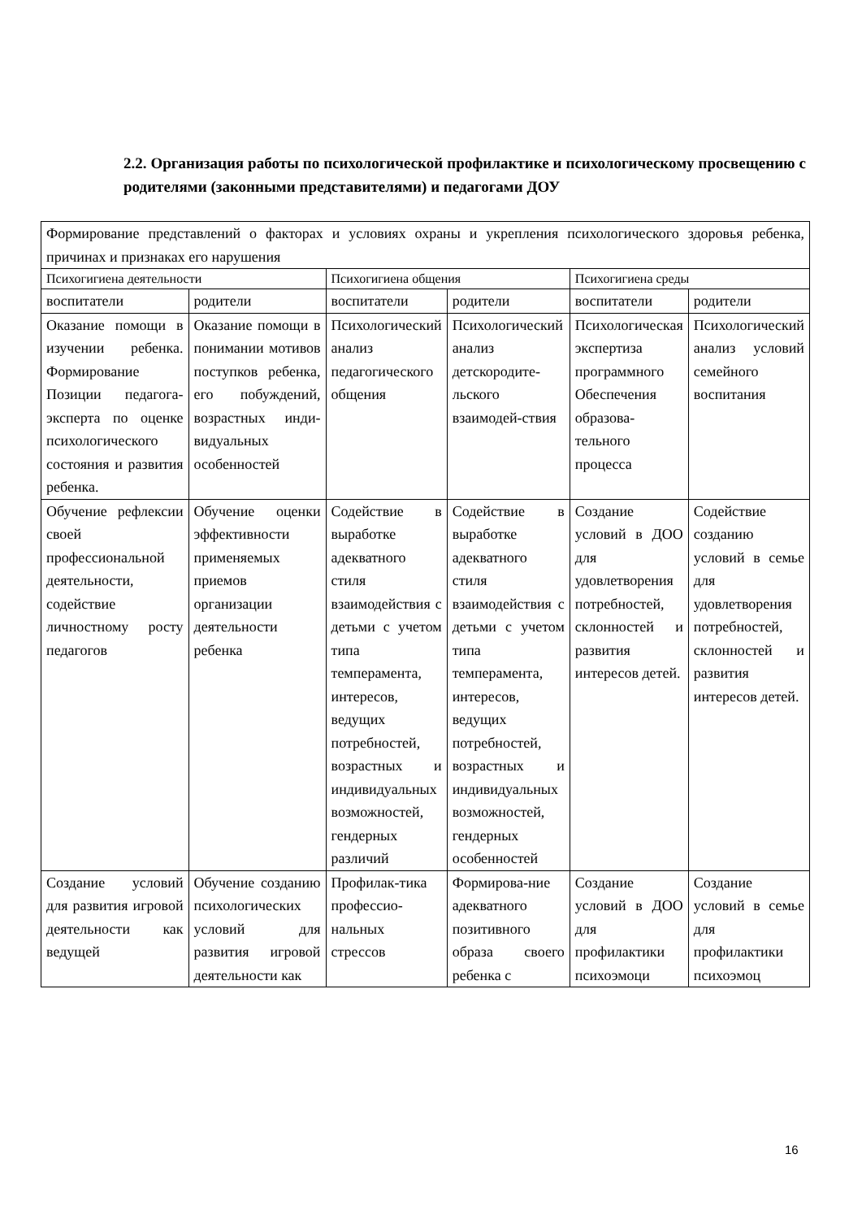2.2. Организация работы по психологической профилактике и психологическому просвещению с родителями (законными представителями) и педагогами ДОУ
| Формирование представлений о факторах и условиях охраны и укрепления психологического здоровья ребенка, причинах и признаках его нарушения | | | | | |
| Психогигиена деятельности | | Психогигиена общения | | Психогигиена среды | |
| воспитатели | родители | воспитатели | родители | воспитатели | родители |
| Оказание помощи в изучении ребенка. Формирование Позиции педагога-эксперта по оценке психологического состояния и развития ребенка. | Оказание помощи в понимании мотивов поступков ребенка, его побуждений, возрастных инди-видуальных особенностей | Психологический анализ педагогического общения | Психологический анализ детскородите-льского взаимодей-ствия | Психологическая экспертиза программного Обеспечения образова-тельного процесса | Психологический анализ условий семейного воспитания |
| Обучение рефлексии своей профессиональной деятельности, содействие личностному росту педагогов | Обучение оценки эффективности применяемых приемов организации деятельности ребенка | Содействие в выработке адекватного стиля взаимодействия с детьми с учетом типа темперамента, интересов, ведущих потребностей, возрастных и индивидуальных возможностей, гендерных различий | Содействие в выработке адекватного стиля взаимодействия с детьми с учетом типа темперамента, интересов, ведущих потребностей, возрастных и индивидуальных возможностей, гендерных особенностей | Создание условий в ДОО для удовлетворения потребностей, склонностей и развития интересов детей. | Содействие созданию условий в семье для удовлетворения потребностей, склонностей и развития интересов детей. |
| Создание условий для развития игровой деятельности как ведущей | Обучение созданию психологических условий для развития игровой деятельности как | Профилак-тика профессио-нальных стрессов | Формирова-ние адекватного позитивного образа своего ребенка с | Создание условий в ДОО для профилактики психоэмоци | Создание условий в семье для профилактики психоэмоц |
16